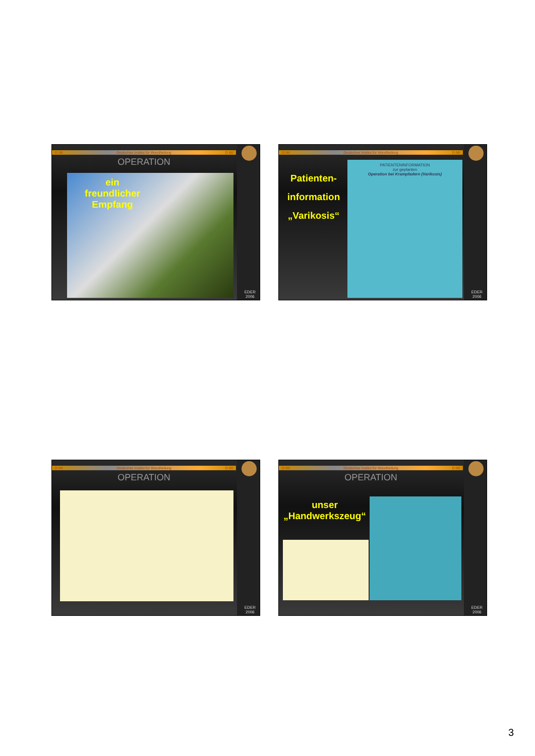D IW Deutsches Institut für Wundheilung D IW
EDER
2006
OPERATION
ein
freundlicher
Empfang
D IW Deutsches Institut für Wundheilung D IW
EDER
2006
Patienten-
information
„Varikosis“
PATIENTENINFORMATION
zur geplanten
Operation bei Krampfadern (Varikosis)
D IW Deutsches Institut für Wundheilung D IW
EDER
2006
OPERATION
D IW Deutsches Institut für Wundheilung D IW
EDER
2006
OPERATION
unser
„Handwerkszeug“
3